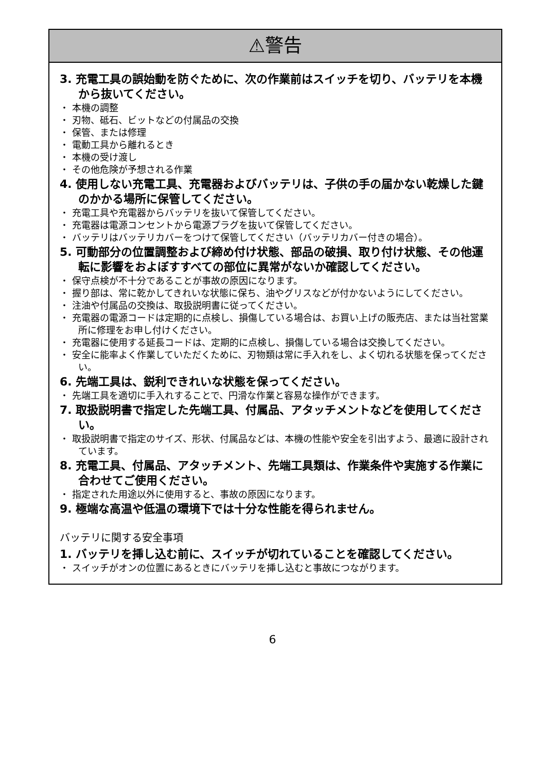⚠警告
3. 充電工具の誤始動を防ぐために、次の作業前はスイッチを切り、バッテリを本機から抜いてください。
・ 本機の調整
・ 刃物、砥石、ビットなどの付属品の交換
・ 保管、または修理
・ 電動工具から離れるとき
・ 本機の受け渡し
・ その他危険が予想される作業
4. 使用しない充電工具、充電器およびバッテリは、子供の手の届かない乾燥した鍵のかかる場所に保管してください。
・ 充電工具や充電器からバッテリを抜いて保管してください。
・ 充電器は電源コンセントから電源プラグを抜いて保管してください。
・ バッテリはバッテリカバーをつけて保管してください（バッテリカバー付きの場合）。
5. 可動部分の位置調整および締め付け状態、部品の破損、取り付け状態、その他運転に影響をおよぼすすべての部位に異常がないか確認してください。
・ 保守点検が不十分であることが事故の原因になります。
・ 握り部は、常に乾かしてきれいな状態に保ち、油やグリスなどが付かないようにしてください。
・ 注油や付属品の交換は、取扱説明書に従ってください。
・ 充電器の電源コードは定期的に点検し、損傷している場合は、お買い上げの販売店、または当社営業所に修理をお申し付けください。
・ 充電器に使用する延長コードは、定期的に点検し、損傷している場合は交換してください。
・ 安全に能率よく作業していただくために、刃物類は常に手入れをし、よく切れる状態を保ってください。
6. 先端工具は、鋭利できれいな状態を保ってください。
・ 先端工具を適切に手入れすることで、円滑な作業と容易な操作ができます。
7. 取扱説明書で指定した先端工具、付属品、アタッチメントなどを使用してください。
・ 取扱説明書で指定のサイズ、形状、付属品などは、本機の性能や安全を引出すよう、最適に設計されています。
8. 充電工具、付属品、アタッチメント、先端工具類は、作業条件や実施する作業に合わせてご使用ください。
・ 指定された用途以外に使用すると、事故の原因になります。
9. 極端な高温や低温の環境下では十分な性能を得られません。
バッテリに関する安全事項
1. バッテリを挿し込む前に、スイッチが切れていることを確認してください。
・ スイッチがオンの位置にあるときにバッテリを挿し込むと事故につながります。
6